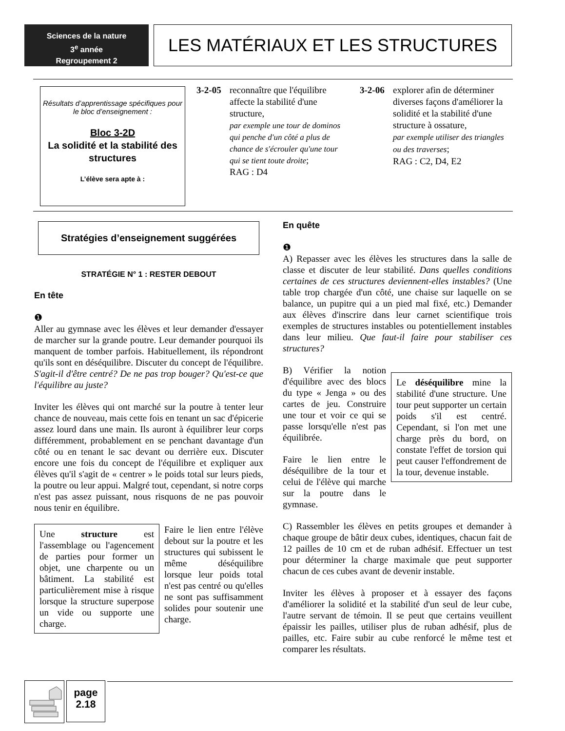Sciences de la nature
3<sup>e</sup> année
Regroupement 2
LES MATÉRIAUX ET LES STRUCTURES
Résultats d’apprentissage spécifiques pour le bloc d’enseignement :
Bloc 3-2D
La solidité et la stabilité des structures
L’élève sera apte à :
3-2-05
reconnaître que l'équilibre affecte la stabilité d'une structure,
par exemple une tour de dominos qui penche d'un côté a plus de chance de s'écrouler qu'une tour qui se tient toute droite;
RAG : D4
3-2-06
explorer afin de déterminer diverses façons d'améliorer la solidité et la stabilité d'une structure à ossature,
par exemple utiliser des triangles ou des traverses;
RAG : C2, D4, E2
Stratégies d’enseignement suggérées
STRATÉGIE N° 1 : RESTER DEBOUT
En tête
❶
Aller au gymnase avec les élèves et leur demander d'essayer de marcher sur la grande poutre. Leur demander pourquoi ils manquent de tomber parfois. Habituellement, ils répondront qu'ils sont en déséquilibre. Discuter du concept de l'équilibre. S'agit-il d'être centré? De ne pas trop bouger? Qu'est-ce que l'équilibre au juste?
Inviter les élèves qui ont marché sur la poutre à tenter leur chance de nouveau, mais cette fois en tenant un sac d'épicerie assez lourd dans une main. Ils auront à équilibrer leur corps différemment, probablement en se penchant davantage d'un côté ou en tenant le sac devant ou derrière eux. Discuter encore une fois du concept de l'équilibre et expliquer aux élèves qu'il s'agit de « centrer » le poids total sur leurs pieds, la poutre ou leur appui. Malgré tout, cependant, si notre corps n'est pas assez puissant, nous risquons de ne pas pouvoir nous tenir en équilibre.
Une structure est l'assemblage ou l'agencement de parties pour former un objet, une charpente ou un bâtiment. La stabilité est particulièrement mise à risque lorsque la structure superpose un vide ou supporte une charge.
Faire le lien entre l'élève debout sur la poutre et les structures qui subissent le même déséquilibre lorsque leur poids total n'est pas centré ou qu'elles ne sont pas suffisamment solides pour soutenir une charge.
En quête
❶
A) Repasser avec les élèves les structures dans la salle de classe et discuter de leur stabilité. Dans quelles conditions certaines de ces structures deviennent-elles instables? (Une table trop chargée d'un côté, une chaise sur laquelle on se balance, un pupitre qui a un pied mal fixé, etc.) Demander aux élèves d'inscrire dans leur carnet scientifique trois exemples de structures instables ou potentiellement instables dans leur milieu. Que faut-il faire pour stabiliser ces structures?
B) Vérifier la notion d'équilibre avec des blocs du type « Jenga » ou des cartes de jeu. Construire une tour et voir ce qui se passe lorsqu'elle n'est pas équilibrée.
Faire le lien entre le déséquilibre de la tour et celui de l'élève qui marche sur la poutre dans le gymnase.
Le déséquilibre mine la stabilité d'une structure. Une tour peut supporter un certain poids s'il est centré. Cependant, si l'on met une charge près du bord, on constate l'effet de torsion qui peut causer l'effondrement de la tour, devenue instable.
C) Rassembler les élèves en petits groupes et demander à chaque groupe de bâtir deux cubes, identiques, chacun fait de 12 pailles de 10 cm et de ruban adhésif. Effectuer un test pour déterminer la charge maximale que peut supporter chacun de ces cubes avant de devenir instable.
Inviter les élèves à proposer et à essayer des façons d'améliorer la solidité et la stabilité d'un seul de leur cube, l'autre servant de témoin. Il se peut que certains veuillent épaissir les pailles, utiliser plus de ruban adhésif, plus de pailles, etc. Faire subir au cube renforcé le même test et comparer les résultats.
page
2.18